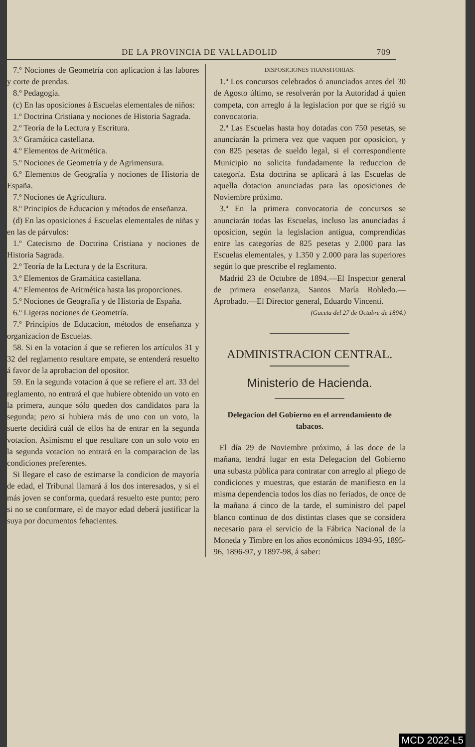DE LA PROVINCIA DE VALLADOLID 709
7.º Nociones de Geometría con aplicacion á las labores y corte de prendas.
8.º Pedagogía.
(c) En las oposiciones á Escuelas elementales de niños:
1.º Doctrina Cristiana y nociones de Historia Sagrada.
2.º Teoría de la Lectura y Escritura.
3.º Gramática castellana.
4.º Elementos de Aritmética.
5.º Nociones de Geometría y de Agrimensura.
6.º Elementos de Geografía y nociones de Historia de España.
7.º Nociones de Agricultura.
8.º Principios de Educacion y métodos de enseñanza.
(d) En las oposiciones á Escuelas elementales de niñas y en las de párvulos:
1.º Catecismo de Doctrina Cristiana y nociones de Historia Sagrada.
2.º Teoría de la Lectura y de la Escritura.
3.º Elementos de Gramática castellana.
4.º Elementos de Aritmética hasta las proporciones.
5.º Nociones de Geografía y de Historia de España.
6.º Ligeras nociones de Geometría.
7.º Principios de Educacion, métodos de enseñanza y organizacion de Escuelas.
58. Si en la votacion á que se refieren los artículos 31 y 32 del reglamento resultare empate, se entenderá resuelto á favor de la aprobacion del opositor.
59. En la segunda votacion á que se refiere el art. 33 del reglamento, no entrará el que hubiere obtenido un voto en la primera, aunque sólo queden dos candidatos para la segunda; pero si hubiera más de uno con un voto, la suerte decidirá cuál de ellos ha de entrar en la segunda votacion. Asimismo el que resultare con un solo voto en la segunda votacion no entrará en la comparacion de las condiciones preferentes.
Si llegare el caso de estimarse la condicion de mayoría de edad, el Tribunal llamará á los dos interesados, y si el más joven se conforma, quedará resuelto este punto; pero si no se conformare, el de mayor edad deberá justificar la suya por documentos fehacientes.
DISPOSICIONES TRANSITORIAS.
1.ª Los concursos celebrados ó anunciados antes del 30 de Agosto último, se resolverán por la Autoridad á quien competa, con arreglo á la legislacion por que se rigió su convocatoria.
2.ª Las Escuelas hasta hoy dotadas con 750 pesetas, se anunciarán la primera vez que vaquen por oposicion, y con 825 pesetas de sueldo legal, si el correspondiente Municipio no solicita fundadamente la reduccion de categoría. Esta doctrina se aplicará á las Escuelas de aquella dotacion anunciadas para las oposiciones de Noviembre próximo.
3.ª En la primera convocatoria de concursos se anunciarán todas las Escuelas, incluso las anunciadas á oposicion, según la legislacion antigua, comprendidas entre las categorías de 825 pesetas y 2.000 para las Escuelas elementales, y 1.350 y 2.000 para las superiores según lo que prescribe el reglamento.
Madrid 23 de Octubre de 1894.—El Inspector general de primera enseñanza, Santos María Robledo.—Aprobado.—El Director general, Eduardo Vincenti.
(Gaceta del 27 de Octubre de 1894.)
ADMINISTRACION CENTRAL.
Ministerio de Hacienda.
Delegacion del Gobierno en el arrendamiento de tabacos.
El día 29 de Noviembre próximo, á las doce de la mañana, tendrá lugar en esta Delegacion del Gobierno una subasta pública para contratar con arreglo al pliego de condiciones y muestras, que estarán de manifiesto en la misma dependencia todos los días no feriados, de once de la mañana á cinco de la tarde, el suministro del papel blanco continuo de dos distintas clases que se considera necesario para el servicio de la Fábrica Nacional de la Moneda y Timbre en los años económicos 1894-95, 1895-96, 1896-97, y 1897-98, á saber:
MCD 2022-L5